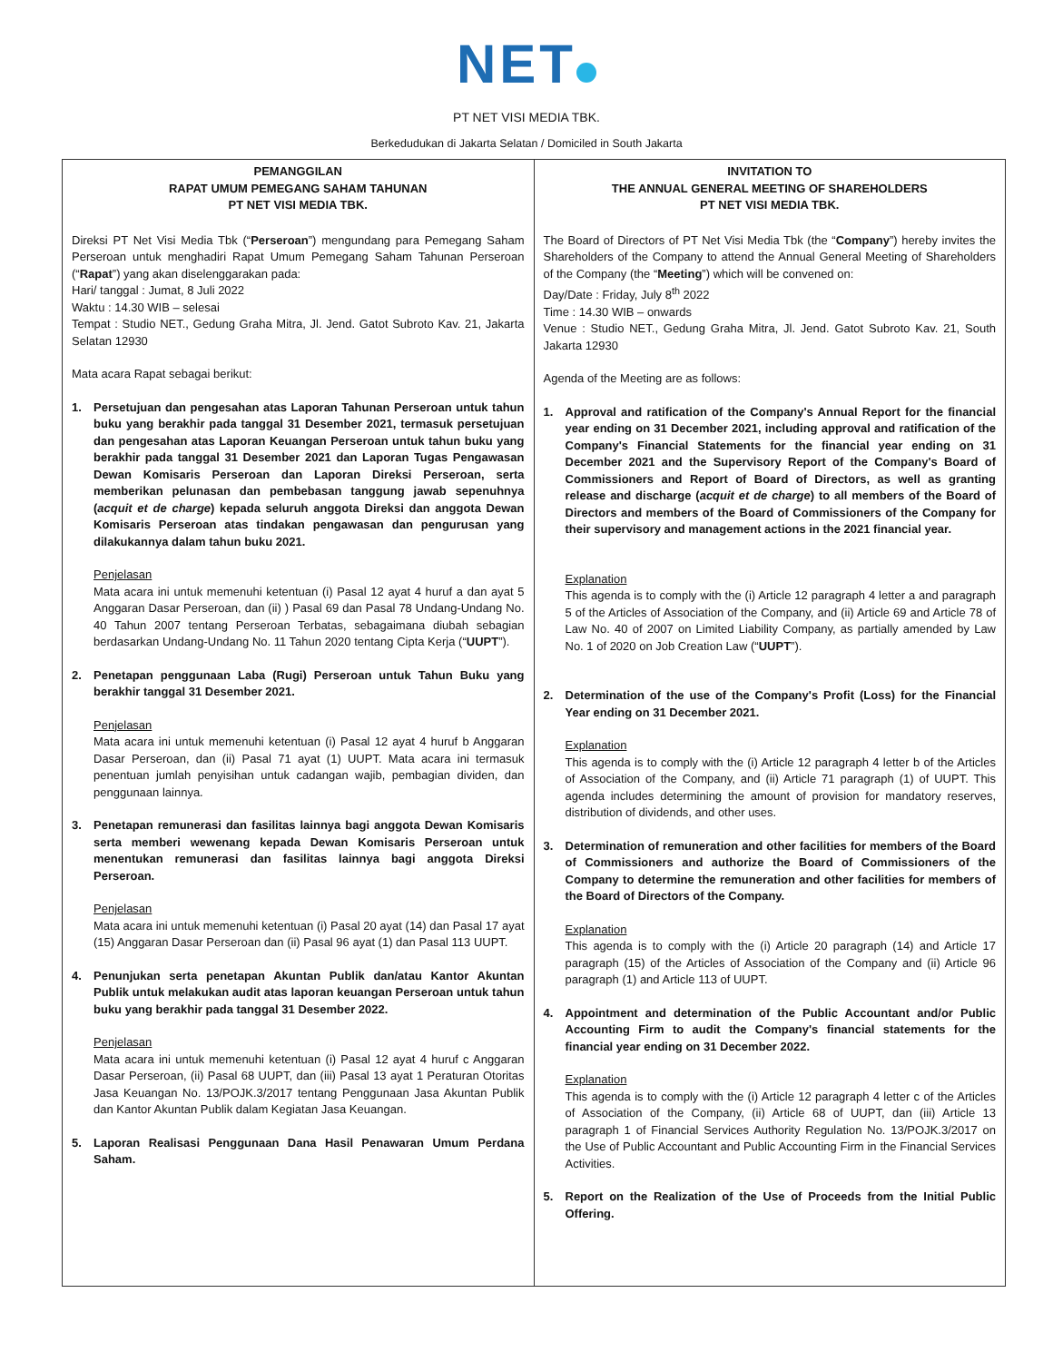NET
PT NET VISI MEDIA TBK.
Berkedudukan di Jakarta Selatan / Domiciled in South Jakarta
| PEMANGGILAN RAPAT UMUM PEMEGANG SAHAM TAHUNAN PT NET VISI MEDIA TBK. Direksi PT Net Visi Media Tbk (“ Perseroan ”) mengundang para Pemegang Saham Perseroan untuk menghadiri Rapat Umum Pemegang Saham Tahunan Perseroan (“ Rapat ”) yang akan diselenggarakan pada: Hari/ tanggal : Jumat, 8 Juli 2022 Waktu : 14.30 WIB – selesai Tempat : Studio NET., Gedung Graha Mitra, Jl. Jend. Gatot Subroto Kav. 21, Jakarta Selatan 12930 Mata acara Rapat sebagai berikut: 1. Persetujuan dan pengesahan atas Laporan Tahunan Perseroan untuk tahun buku yang berakhir pada tanggal 31 Desember 2021, termasuk persetujuan dan pengesahan atas Laporan Keuangan Perseroan untuk tahun buku yang berakhir pada tanggal 31 Desember 2021 dan Laporan Tugas Pengawasan Dewan Komisaris Perseroan dan Laporan Direksi Perseroan, serta memberikan pelunasan dan pembebasan tanggung jawab sepenuhnya ( acquit et de charge ) kepada seluruh anggota Direksi dan anggota Dewan Komisaris Perseroan atas tindakan pengawasan dan pengurusan yang dilakukannya dalam tahun buku 2021. Penjelasan Mata acara ini untuk memenuhi ketentuan (i) Pasal 12 ayat 4 huruf a dan ayat 5 Anggaran Dasar Perseroan, dan (ii) ) Pasal 69 dan Pasal 78 Undang-Undang No. 40 Tahun 2007 tentang Perseroan Terbatas, sebagaimana diubah sebagian berdasarkan Undang-Undang No. 11 Tahun 2020 tentang Cipta Kerja (“ UUPT ”). 2. Penetapan penggunaan Laba (Rugi) Perseroan untuk Tahun Buku yang berakhir tanggal 31 Desember 2021. Penjelasan Mata acara ini untuk memenuhi ketentuan (i) Pasal 12 ayat 4 huruf b Anggaran Dasar Perseroan, dan (ii) Pasal 71 ayat (1) UUPT. Mata acara ini termasuk penentuan jumlah penyisihan untuk cadangan wajib, pembagian dividen, dan penggunaan lainnya. 3. Penetapan remunerasi dan fasilitas lainnya bagi anggota Dewan Komisaris serta memberi wewenang kepada Dewan Komisaris Perseroan untuk menentukan remunerasi dan fasilitas lainnya bagi anggota Direksi Perseroan. Penjelasan Mata acara ini untuk memenuhi ketentuan (i) Pasal 20 ayat (14) dan Pasal 17 ayat (15) Anggaran Dasar Perseroan dan (ii) Pasal 96 ayat (1) dan Pasal 113 UUPT. 4. Penunjukan serta penetapan Akuntan Publik dan/atau Kantor Akuntan Publik untuk melakukan audit atas laporan keuangan Perseroan untuk tahun buku yang berakhir pada tanggal 31 Desember 2022. Penjelasan Mata acara ini untuk memenuhi ketentuan (i) Pasal 12 ayat 4 huruf c Anggaran Dasar Perseroan, (ii) Pasal 68 UUPT, dan (iii) Pasal 13 ayat 1 Peraturan Otoritas Jasa Keuangan No. 13/POJK.3/2017 tentang Penggunaan Jasa Akuntan Publik dan Kantor Akuntan Publik dalam Kegiatan Jasa Keuangan. 5. Laporan Realisasi Penggunaan Dana Hasil Penawaran Umum Perdana Saham. | INVITATION TO THE ANNUAL GENERAL MEETING OF SHAREHOLDERS PT NET VISI MEDIA TBK. The Board of Directors of PT Net Visi Media Tbk (the “ Company ”) hereby invites the Shareholders of the Company to attend the Annual General Meeting of Shareholders of the Company (the “ Meeting ”) which will be convened on: Day/Date : Friday, July 8<sup>th</sup> 2022 Time : 14.30 WIB – onwards Venue : Studio NET., Gedung Graha Mitra, Jl. Jend. Gatot Subroto Kav. 21, South Jakarta 12930 Agenda of the Meeting are as follows: 1. Approval and ratification of the Company's Annual Report for the financial year ending on 31 December 2021, including approval and ratification of the Company's Financial Statements for the financial year ending on 31 December 2021 and the Supervisory Report of the Company's Board of Commissioners and Report of Board of Directors, as well as granting release and discharge ( acquit et de charge ) to all members of the Board of Directors and members of the Board of Commissioners of the Company for their supervisory and management actions in the 2021 financial year. Explanation This agenda is to comply with the (i) Article 12 paragraph 4 letter a and paragraph 5 of the Articles of Association of the Company, and (ii) Article 69 and Article 78 of Law No. 40 of 2007 on Limited Liability Company, as partially amended by Law No. 1 of 2020 on Job Creation Law (“ UUPT ”). 2. Determination of the use of the Company's Profit (Loss) for the Financial Year ending on 31 December 2021. Explanation This agenda is to comply with the (i) Article 12 paragraph 4 letter b of the Articles of Association of the Company, and (ii) Article 71 paragraph (1) of UUPT. This agenda includes determining the amount of provision for mandatory reserves, distribution of dividends, and other uses. 3. Determination of remuneration and other facilities for members of the Board of Commissioners and authorize the Board of Commissioners of the Company to determine the remuneration and other facilities for members of the Board of Directors of the Company. Explanation This agenda is to comply with the (i) Article 20 paragraph (14) and Article 17 paragraph (15) of the Articles of Association of the Company and (ii) Article 96 paragraph (1) and Article 113 of UUPT. 4. Appointment and determination of the Public Accountant and/or Public Accounting Firm to audit the Company's financial statements for the financial year ending on 31 December 2022. Explanation This agenda is to comply with the (i) Article 12 paragraph 4 letter c of the Articles of Association of the Company, (ii) Article 68 of UUPT, dan (iii) Article 13 paragraph 1 of Financial Services Authority Regulation No. 13/POJK.3/2017 on the Use of Public Accountant and Public Accounting Firm in the Financial Services Activities. 5. Report on the Realization of the Use of Proceeds from the Initial Public Offering. |